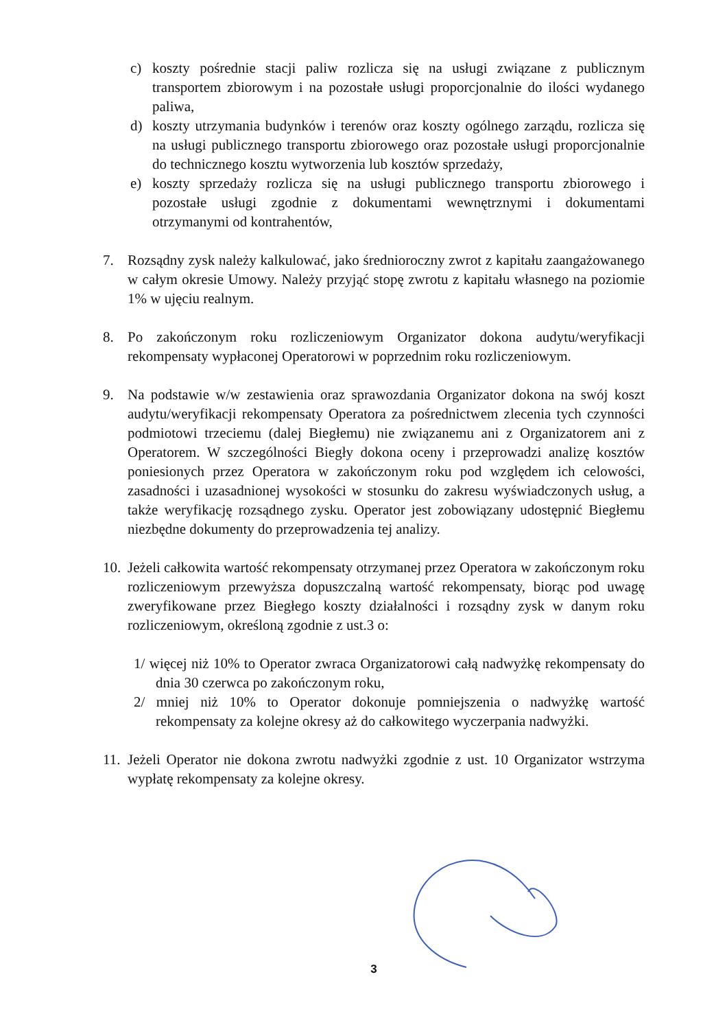c) koszty pośrednie stacji paliw rozlicza się na usługi związane z publicznym transportem zbiorowym i na pozostałe usługi proporcjonalnie do ilości wydanego paliwa,
d) koszty utrzymania budynków i terenów oraz koszty ogólnego zarządu, rozlicza się na usługi publicznego transportu zbiorowego oraz pozostałe usługi proporcjonalnie do technicznego kosztu wytworzenia lub kosztów sprzedaży,
e) koszty sprzedaży rozlicza się na usługi publicznego transportu zbiorowego i pozostałe usługi zgodnie z dokumentami wewnętrznymi i dokumentami otrzymanymi od kontrahentów,
7. Rozsądny zysk należy kalkulować, jako średnioroczny zwrot z kapitału zaangażowanego w całym okresie Umowy. Należy przyjąć stopę zwrotu z kapitału własnego na poziomie 1% w ujęciu realnym.
8. Po zakończonym roku rozliczeniowym Organizator dokona audytu/weryfikacji rekompensaty wypłaconej Operatorowi w poprzednim roku rozliczeniowym.
9. Na podstawie w/w zestawienia oraz sprawozdania Organizator dokona na swój koszt audytu/weryfikacji rekompensaty Operatora za pośrednictwem zlecenia tych czynności podmiotowi trzeciemu (dalej Biegłemu) nie związanemu ani z Organizatorem ani z Operatorem. W szczególności Biegły dokona oceny i przeprowadzi analizę kosztów poniesionych przez Operatora w zakończonym roku pod względem ich celowości, zasadności i uzasadnionej wysokości w stosunku do zakresu wyświadczonych usług, a także weryfikację rozsądnego zysku. Operator jest zobowiązany udostępnić Biegłemu niezbędne dokumenty do przeprowadzenia tej analizy.
10. Jeżeli całkowita wartość rekompensaty otrzymanej przez Operatora w zakończonym roku rozliczeniowym przewyższa dopuszczalną wartość rekompensaty, biorąc pod uwagę zweryfikowane przez Biegłego koszty działalności i rozsądny zysk w danym roku rozliczeniowym, określoną zgodnie z ust.3 o:
1/ więcej niż 10% to Operator zwraca Organizatorowi całą nadwyżkę rekompensaty do dnia 30 czerwca po zakończonym roku,
2/ mniej niż 10% to Operator dokonuje pomniejszenia o nadwyżkę wartość rekompensaty za kolejne okresy aż do całkowitego wyczerpania nadwyżki.
11. Jeżeli Operator nie dokona zwrotu nadwyżki zgodnie z ust. 10 Organizator wstrzyma wypłatę rekompensaty za kolejne okresy.
3